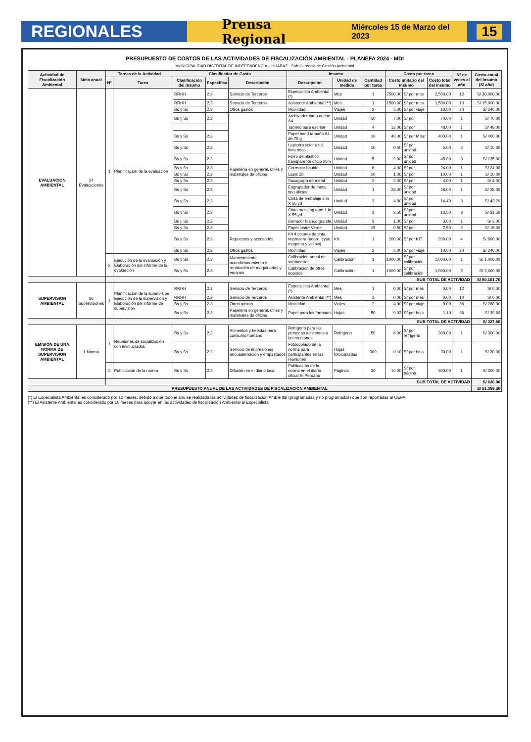REGIONALES
Prensa Regional
Miércoles 15 de Marzo del 2023
15
PRESUPUESTO DE COSTOS DE LAS ACTIVIDADES DE FISCALIZACIÓN AMBIENTAL - PLANEFA 2024 - MDI
MUNICIPALIDAD DISTRITAL DE INDEPENDENCIA – HUARAZ · Sub Gerencia de Gestión Ambiental
| Actividad de Fiscalización Ambiental | Meta anual | Tareas de la Actividad | | Clasificador de Gasto | | | Insumo | | | Costo por tarea | | | Nº de veces al año | Costo anual del insumo (S/ año) |
| --- | --- | --- | --- | --- | --- | --- | --- | --- | --- | --- | --- | --- | --- | --- |
| | | N° | Tarea | Clasificación del insumo | Específica | Descripción | Descripción | Unidad de medida | Cantidad por tarea | Costo unitario del insumo | | Costo total del insumo | | |
| EVALUACION AMBIENTAL | 24 Evaluaciones | 1 | Planificación de la evaluación | RRHH | 2.3 | Servicio de Terceros | Especialista Ambiental (*) | Mes | 1 | 2500.00 | S/ por mes | 2,500.00 | 12 | S/ 30,000.00 |
| | | | | RRHH | 2.3 | Servicio de Terceros | Asistente Ambiental (**) | Mes | 1 | 1500.00 | S/ por mes | 1,500.00 | 10 | S/ 15,000.00 |
| | | | | Bs y Ss | 2.3 | Otros gastos | Movilidad | Viajes | 2 | 5.00 | S/ por viaje | 10.00 | 24 | S/ 240.00 |
| | | | | Bs y Ss | 2.3 | Papelería en general, útiles y materiales de oficina | Archivador lomo ancho A4 | Unidad | 10 | 7.00 | S/ por | 70.00 | 1 | S/ 70.00 |
| | | | | | | | Tablero para escribir | Unidad | 4 | 12.00 | S/ por | 48.00 | 1 | S/ 48.00 |
| | | | | Bs y Ss | 2.3 | | Papel bond tamaño A4 de 75 g | Unidad | 10 | 40.00 | S/ por Millar | 400.00 | 1 | S/ 400.00 |
| | | | | Bs y Ss | 2.3 | | Lapicero color azul, tinta seca | Unidad | 10 | 0.50 | S/ por unidad | 5.00 | 2 | S/ 10.00 |
| | | | | Bs y Ss | 2.3 | | Forro de plástico transparente oficio x5m | Unidad | 5 | 9.00 | S/ por unidad | 45.00 | 3 | S/ 135.00 |
| | | | | Bs y Ss | 2.3 | | Corrector líquido | Unidad | 6 | 4.00 | S/ por | 24.00 | 1 | S/ 24.00 |
| | | | | Bs y Ss | 2.3 | | Lapiz 2b | Unidad | 10 | 1.00 | S/ por | 10.00 | 1 | S/ 10.00 |
| | | | | Bs y Ss | 2.3 | | Sacagrapa de metal | Unidad | 2 | 2.00 | S/ por | 4.00 | 1 | S/ 4.00 |
| | | | | Bs y Ss | 2.3 | | Engrapador de metal tipo alicate | Unidad | 1 | 28.00 | S/ por unidad | 28.00 | 1 | S/ 28.00 |
| | | | | Bs y Ss | 2.3 | | Cinta de embalaje 2 in X 55 yd | Unidad | 3 | 4.80 | S/ por unidad | 14.40 | 3 | S/ 43.20 |
| | | | | Bs y Ss | 2.3 | | Cinta masking tape 1 in X 55 yd | Unidad | 3 | 3.50 | S/ por unidad | 10.50 | 3 | S/ 31.50 |
| | | | | Bs y Ss | 2.3 | | Borrador blanco grande | Unidad | 3 | 1.00 | S/ por | 3.00 | 1 | S/ 3.00 |
| | | | | Bs y Ss | 2.3 | | Papel lustre Verde | Unidad | 15 | 0.50 | S/ por | 7.50 | 2 | S/ 15.00 |
| | | | | Bs y Ss | 2.3 | Repuestos y accesorios | Kit 4 colores de tinta impresora (negro, cyan, magenta y yellow) | Kit | 1 | 200.00 | S/ por KIT | 200.00 | 4 | S/ 800.00 |
| | | | | Bs y Ss | 2.3 | Otros gastos | Movilidad | Viajes | 2 | 5.00 | S/ por viaje | 10.00 | 24 | S/ 240.00 |
| | | 2 | Ejecución de la evaluación y Elaboración del informe de la evaluación | Bs y Ss | 2.3 | Mantenimiento, acondicionamiento y reparación de maquinarias y equipos | Calibración anual de sonómetro | Calibración | 1 | 1000.00 | S/ por calibración | 1,000.00 | 1 | S/ 1,000.00 |
| | | | | Bs y Ss | 2.3 | | Calibración de otros equipos | Calibración | 1 | 1000.00 | S/ por calibración | 1,000.00 | 2 | S/ 2,000.00 |
| | | SUB TOTAL DE ACTIVIDAD | | | | | | | | | | | | S/ 50,101.70 |
| SUPERVISION AMBIENTAL | 36 Supervisiones | 1 | Planificación de la supervisión, Ejecución de la supervisión y Elaboración del informe de supervisión | RRHH | 2.3 | Servicio de Terceros | Especialista Ambiental (*) | Mes | 1 | 0.00 | S/ por mes | 0.00 | 12 | S/ 0.00 |
| | | | | RRHH | 2.3 | Servicio de Terceros | Asistente Ambiental (**) | Mes | 1 | 0.00 | S/ por mes | 0.00 | 10 | S/ 0.00 |
| | | | | Bs y Ss | 2.3 | Otros gastos | Movilidad | Viajes | 2 | 4.00 | S/ por viaje | 8.00 | 36 | S/ 288.00 |
| | | | | Bs y Ss | 2.3 | Papelería en general, útiles y materiales de oficina | Papel para los formatos | Hojas | 50 | 0.02 | S/ por hoja | 1.10 | 36 | S/ 39.60 |
| | | SUB TOTAL DE ACTIVIDAD | | | | | | | | | | | | S/ 327.60 |
| EMISION DE UNA NORMA DE SUPERVISION AMBIENTAL | 1 Norma | 1 | Reuniones de socialización con involucrados | Bs y Ss | 2.3 | Alimentos y bebidas para consumo humano | Refrigerio para las personas asistentes a las reuniones | Refrigerio | 50 | 6.00 | S/ por refrigerio | 300.00 | 1 | S/ 300.00 |
| | | | | Bs y Ss | 2.3 | Servicio de impresiones, encuadernación y empastados | Fotocopiado de la norma para participantes en las reuniones | Hojas fotocopiadas | 300 | 0.10 | S/ por hoja | 30.00 | 1 | S/ 30.00 |
| | | 2 | Publicación de la norma | Bs y Ss | 2.3 | Difusión en el diario local | Publicación de la norma en el diario oficial El Peruano | Paginas | 30 | 10.00 | S/ por página | 300.00 | 1 | S/ 300.00 |
| | | SUB TOTAL DE ACTIVIDAD | | | | | | | | | | | | S/ 630.00 |
| PRESUPUESTO ANUAL DE LAS ACTIVIDADES DE FISCALIZACIÓN AMBIENTAL | | | | | | | | | | | | | | S/ 51,059.30 |
(*) El Especialista Ambiental es considerado por 12 meses, debido a que todo el año se realizada las actividades de fiscalización Ambiental (programadas y no programadas) que son reportadas al OEFA
(**) El Asistente Ambiental es considerado por 10 meses para apoyar en las actividades de fiscalización Ambiental al Especialista